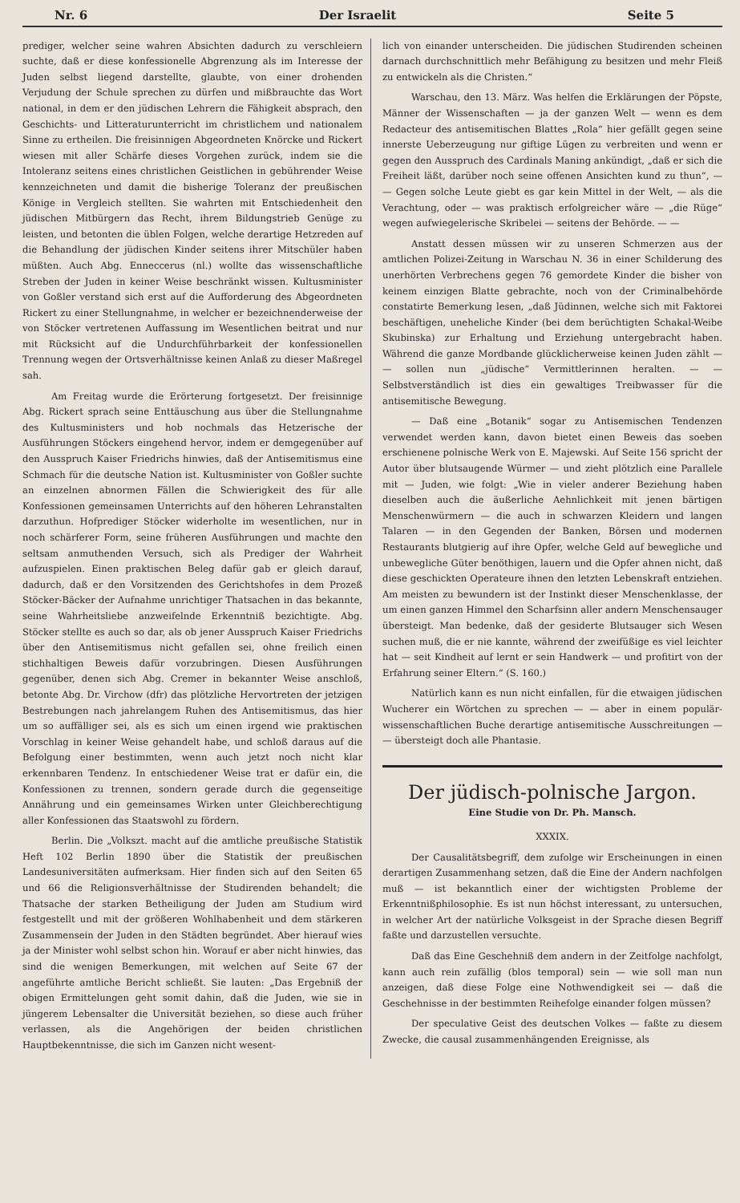Nr. 6 Der Israelit Seite 5
prediger, welcher seine wahren Absichten dadurch zu verschleiern suchte, daß er diese konfessionelle Abgrenzung als im Interesse der Juden selbst liegend darstellte, glaubte, von einer drohenden Verjudung der Schule sprechen zu dürfen und mißbrauchte das Wort national, in dem er den jüdischen Lehrern die Fähigkeit absprach, den Geschichts- und Litteraturunterricht im christlichem und nationalem Sinne zu ertheilen. Die freisinnigen Abgeordneten Knörcke und Rickert wiesen mit aller Schärfe dieses Vorgehen zurück, indem sie die Intoleranz seitens eines christlichen Geistlichen in gebührender Weise kennzeichneten und damit die bisherige Toleranz der preußischen Könige in Vergleich stellten. Sie wahrten mit Entschiedenheit den jüdischen Mitbürgern das Recht, ihrem Bildungstrieb Genüge zu leisten, und betonten die üblen Folgen, welche derartige Hetzreden auf die Behandlung der jüdischen Kinder seitens ihrer Mitschüler haben müßten. Auch Abg. Enneccerus (nl.) wollte das wissenschaftliche Streben der Juden in keiner Weise beschränkt wissen. Kultusminister von Goßler verstand sich erst auf die Aufforderung des Abgeordneten Rickert zu einer Stellungnahme, in welcher er bezeichnenderweise der von Stöcker vertretenen Auffassung im Wesentlichen beitrat und nur mit Rücksicht auf die Undurchführbarkeit der konfessionellen Trennung wegen der Ortsverhältnisse keinen Anlaß zu dieser Maßregel sah.
Am Freitag wurde die Erörterung fortgesetzt. Der freisinnige Abg. Rickert sprach seine Enttäuschung aus über die Stellungnahme des Kultusministers und hob nochmals das Hetzerische der Ausführungen Stöckers eingehend hervor, indem er demgegenüber auf den Ausspruch Kaiser Friedrichs hinwies, daß der Antisemitismus eine Schmach für die deutsche Nation ist. Kultusminister von Goßler suchte an einzelnen abnormen Fällen die Schwierigkeit des für alle Konfessionen gemeinsamen Unterrichts auf den höheren Lehranstalten darzuthun. Hofprediger Stöcker widerholte im wesentlichen, nur in noch schärferer Form, seine früheren Ausführungen und machte den seltsam anmuthenden Versuch, sich als Prediger der Wahrheit aufzuspielen. Einen praktischen Beleg dafür gab er gleich darauf, dadurch, daß er den Vorsitzenden des Gerichtshofes in dem Prozeß Stöcker-Bäcker der Aufnahme unrichtiger Thatsachen in das bekannte, seine Wahrheitsliebe anzweifelnde Erkenntniß bezichtigte. Abg. Stöcker stellte es auch so dar, als ob jener Ausspruch Kaiser Friedrichs über den Antisemitismus nicht gefallen sei, ohne freilich einen stichhaltigen Beweis dafür vorzubringen. Diesen Ausführungen gegenüber, denen sich Abg. Cremer in bekannter Weise anschloß, betonte Abg. Dr. Virchow (dfr) das plötzliche Hervortreten der jetzigen Bestrebungen nach jahrelangem Ruhen des Antisemitismus, das hier um so auffälliger sei, als es sich um einen irgend wie praktischen Vorschlag in keiner Weise gehandelt habe, und schloß daraus auf die Befolgung einer bestimmten, wenn auch jetzt noch nicht klar erkennbaren Tendenz. In entschiedener Weise trat er dafür ein, die Konfessionen zu trennen, sondern gerade durch die gegenseitige Annährung und ein gemeinsames Wirken unter Gleichberechtigung aller Konfessionen das Staatswohl zu fördern.
Berlin. Die „Volkszt. macht auf die amtliche preußische Statistik Heft 102 Berlin 1890 über die Statistik der preußischen Landesuniversitäten aufmerksam. Hier finden sich auf den Seiten 65 und 66 die Religionsverhältnisse der Studirenden behandelt; die Thatsache der starken Betheiligung der Juden am Studium wird festgestellt und mit der größeren Wohlhabenheit und dem stärkeren Zusammensein der Juden in den Städten begründet. Aber hierauf wies ja der Minister wohl selbst schon hin. Worauf er aber nicht hinwies, das sind die wenigen Bemerkungen, mit welchen auf Seite 67 der angeführte amtliche Bericht schließt. Sie lauten: „Das Ergebniß der obigen Ermittelungen geht somit dahin, daß die Juden, wie sie in jüngerem Lebensalter die Universität beziehen, so diese auch früher verlassen, als die Angehörigen der beiden christlichen Hauptbekenntnisse, die sich im Ganzen nicht wesent-
lich von einander unterscheiden. Die jüdischen Studirenden scheinen darnach durchschnittlich mehr Befähigung zu besitzen und mehr Fleiß zu entwickeln als die Christen.“
Warschau, den 13. März. Was helfen die Erklärungen der Pöpste, Männer der Wissenschaften — ja der ganzen Welt — wenn es dem Redacteur des antisemitischen Blattes „Rola“ hier gefällt gegen seine innerste Ueberzeugung nur giftige Lügen zu verbreiten und wenn er gegen den Ausspruch des Cardinals Maning ankündigt, „daß er sich die Freiheit läßt, darüber noch seine offenen Ansichten kund zu thun“, — — Gegen solche Leute giebt es gar kein Mittel in der Welt, — als die Verachtung, oder — was praktisch erfolgreicher wäre — „die Rüge“ wegen aufwiegelerische Skribelei — seitens der Behörde. — —
Anstatt dessen müssen wir zu unseren Schmerzen aus der amtlichen Polizei-Zeitung in Warschau N. 36 in einer Schilderung des unerhörten Verbrechens gegen 76 gemordete Kinder die bisher von keinem einzigen Blatte gebrachte, noch von der Criminalbehörde constatirte Bemerkung lesen, „daß Jüdinnen, welche sich mit Faktorei beschäftigen, uneheliche Kinder (bei dem berüchtigten Schakal-Weibe Skubinska) zur Erhaltung und Erziehung untergebracht haben. Während die ganze Mordbande glücklicherweise keinen Juden zählt — — sollen nun „jüdische“ Vermittlerinnen heralten. — — Selbstverständlich ist dies ein gewaltiges Treibwasser für die antisemitische Bewegung.
— Daß eine „Botanik“ sogar zu Antisemischen Tendenzen verwendet werden kann, davon bietet einen Beweis das soeben erschienene polnische Werk von E. Majewski. Auf Seite 156 spricht der Autor über blutsaugende Würmer — und zieht plötzlich eine Parallele mit — Juden, wie folgt: „Wie in vieler anderer Beziehung haben dieselben auch die äußerliche Aehnlichkeit mit jenen bärtigen Menschenwürmern — die auch in schwarzen Kleidern und langen Talaren — in den Gegenden der Banken, Börsen und modernen Restaurants blutgierig auf ihre Opfer, welche Geld auf bewegliche und unbewegliche Güter benöthigen, lauern und die Opfer ahnen nicht, daß diese geschickten Operateure ihnen den letzten Lebenskraft entziehen. Am meisten zu bewundern ist der Instinkt dieser Menschenklasse, der um einen ganzen Himmel den Scharfsinn aller andern Menschensauger übersteigt. Man bedenke, daß der gesiderte Blutsauger sich Wesen suchen muß, die er nie kannte, während der zweifüßige es viel leichter hat — seit Kindheit auf lernt er sein Handwerk — und profitirt von der Erfahrung seiner Eltern.“ (S. 160.)
Natürlich kann es nun nicht einfallen, für die etwaigen jüdischen Wucherer ein Wörtchen zu sprechen — — aber in einem populär-wissenschaftlichen Buche derartige antisemitische Ausschreitungen — — übersteigt doch alle Phantasie.
Der jüdisch-polnische Jargon.
Eine Studie von Dr. Ph. Mansch.
XXXIX.
Der Causalitätsbegriff, dem zufolge wir Erscheinungen in einen derartigen Zusammenhang setzen, daß die Eine der Andern nachfolgen muß — ist bekanntlich einer der wichtigsten Probleme der Erkenntnißphilosophie. Es ist nun höchst interessant, zu untersuchen, in welcher Art der natürliche Volksgeist in der Sprache diesen Begriff faßte und darzustellen versuchte.
Daß das Eine Geschehniß dem andern in der Zeitfolge nachfolgt, kann auch rein zufällig (blos temporal) sein — wie soll man nun anzeigen, daß diese Folge eine Nothwendigkeit sei — daß die Geschehnisse in der bestimmten Reihefolge einander folgen müssen?
Der speculative Geist des deutschen Volkes — faßte zu diesem Zwecke, die causal zusammenhängenden Ereignisse, als